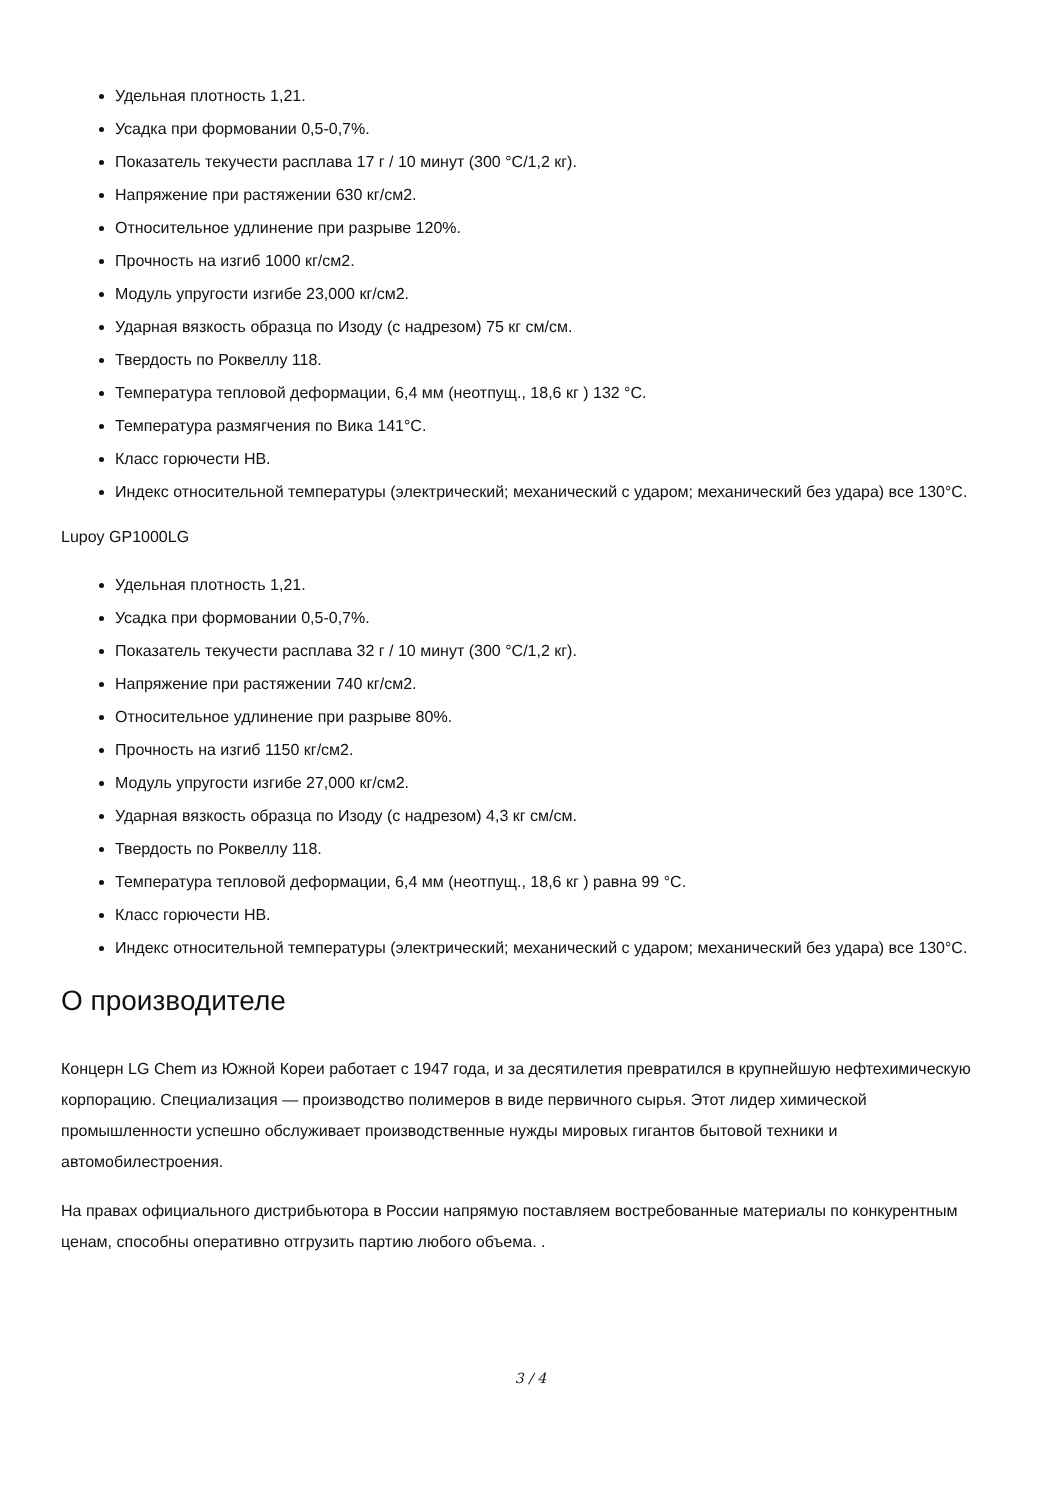Удельная плотность 1,21.
Усадка при формовании 0,5-0,7%.
Показатель текучести расплава 17 г / 10 минут (300 °C/1,2 кг).
Напряжение при растяжении 630 кг/см2.
Относительное удлинение при разрыве 120%.
Прочность на изгиб 1000 кг/см2.
Модуль упругости изгибе 23,000 кг/см2.
Ударная вязкость образца по Изоду (с надрезом) 75 кг см/см.
Твердость по Роквеллу 118.
Температура тепловой деформации, 6,4 мм (неотпущ., 18,6 кг ) 132 °C.
Температура размягчения по Вика 141°C.
Класс горючести HB.
Индекс относительной температуры (электрический; механический с ударом; механический без удара) все 130°C.
Lupoy GP1000LG
Удельная плотность 1,21.
Усадка при формовании 0,5-0,7%.
Показатель текучести расплава 32 г / 10 минут (300 °C/1,2 кг).
Напряжение при растяжении 740 кг/см2.
Относительное удлинение при разрыве 80%.
Прочность на изгиб 1150 кг/см2.
Модуль упругости изгибе 27,000 кг/см2.
Ударная вязкость образца по Изоду (с надрезом) 4,3 кг см/см.
Твердость по Роквеллу 118.
Температура тепловой деформации, 6,4 мм (неотпущ., 18,6 кг ) равна 99 °C.
Класс горючести HB.
Индекс относительной температуры (электрический; механический с ударом; механический без удара) все 130°C.
О производителе
Концерн LG Chem из Южной Кореи работает с 1947 года, и за десятилетия превратился в крупнейшую нефтехимическую корпорацию. Специализация — производство полимеров в виде первичного сырья. Этот лидер химической промышленности успешно обслуживает производственные нужды мировых гигантов бытовой техники и автомобилестроения.
На правах официального дистрибьютора в России напрямую поставляем востребованные материалы по конкурентным ценам, способны оперативно отгрузить партию любого объема. .
3 / 4